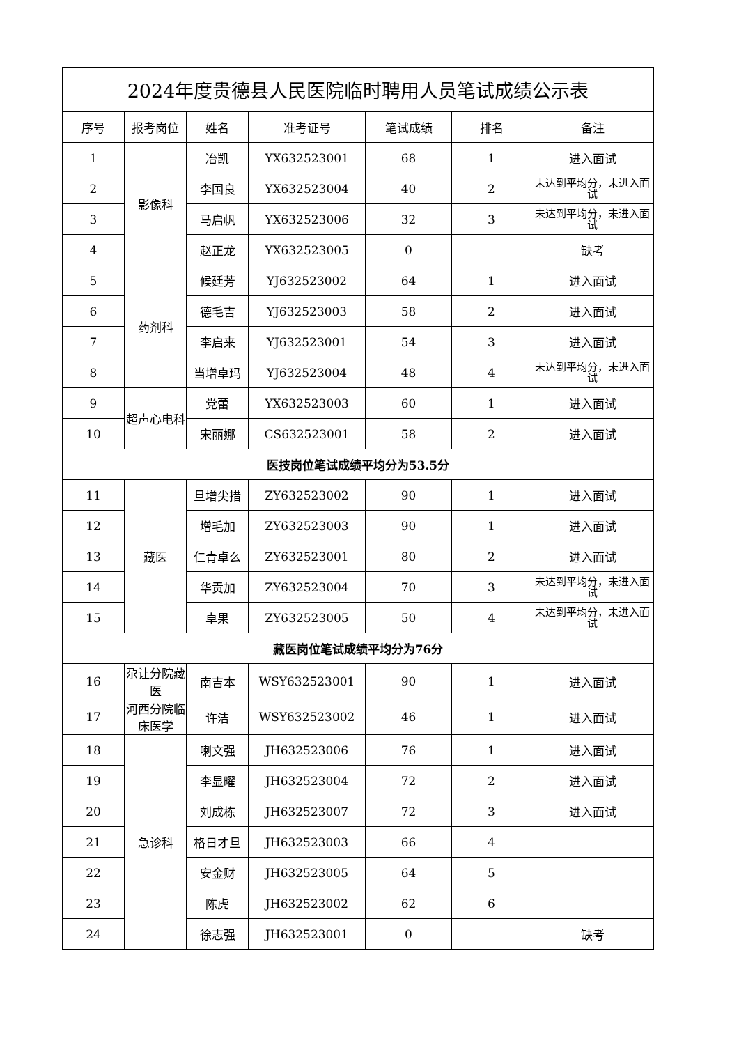| 2024年度贵德县人民医院临时聘用人员笔试成绩公示表 | | | | | | |
| 序号 | 报考岗位 | 姓名 | 准考证号 | 笔试成绩 | 排名 | 备注 |
| 1 | 影像科 | 冶凯 | YX632523001 | 68 | 1 | 进入面试 |
| 2 | | 李国良 | YX632523004 | 40 | 2 | 未达到平均分，未进入面试 |
| 3 | | 马启帆 | YX632523006 | 32 | 3 | 未达到平均分，未进入面试 |
| 4 | | 赵正龙 | YX632523005 | 0 | | 缺考 |
| 5 | 药剂科 | 候廷芳 | YJ632523002 | 64 | 1 | 进入面试 |
| 6 | | 德毛吉 | YJ632523003 | 58 | 2 | 进入面试 |
| 7 | | 李启来 | YJ632523001 | 54 | 3 | 进入面试 |
| 8 | | 当增卓玛 | YJ632523004 | 48 | 4 | 未达到平均分，未进入面试 |
| 9 | 超声心电科 | 党蕾 | YX632523003 | 60 | 1 | 进入面试 |
| 10 | | 宋丽娜 | CS632523001 | 58 | 2 | 进入面试 |
| 医技岗位笔试成绩平均分为53.5分 | | | | | | |
| 11 | 藏医 | 旦增尖措 | ZY632523002 | 90 | 1 | 进入面试 |
| 12 | | 增毛加 | ZY632523003 | 90 | 1 | 进入面试 |
| 13 | | 仁青卓么 | ZY632523001 | 80 | 2 | 进入面试 |
| 14 | | 华贡加 | ZY632523004 | 70 | 3 | 未达到平均分，未进入面试 |
| 15 | | 卓果 | ZY632523005 | 50 | 4 | 未达到平均分，未进入面试 |
| 藏医岗位笔试成绩平均分为76分 | | | | | | |
| 16 | 尕让分院藏医 | 南吉本 | WSY632523001 | 90 | 1 | 进入面试 |
| 17 | 河西分院临床医学 | 许洁 | WSY632523002 | 46 | 1 | 进入面试 |
| 18 | 急诊科 | 喇文强 | JH632523006 | 76 | 1 | 进入面试 |
| 19 | | 李显曜 | JH632523004 | 72 | 2 | 进入面试 |
| 20 | | 刘成栋 | JH632523007 | 72 | 3 | 进入面试 |
| 21 | | 格日才旦 | JH632523003 | 66 | 4 | |
| 22 | | 安金财 | JH632523005 | 64 | 5 | |
| 23 | | 陈虎 | JH632523002 | 62 | 6 | |
| 24 | | 徐志强 | JH632523001 | 0 | | 缺考 |